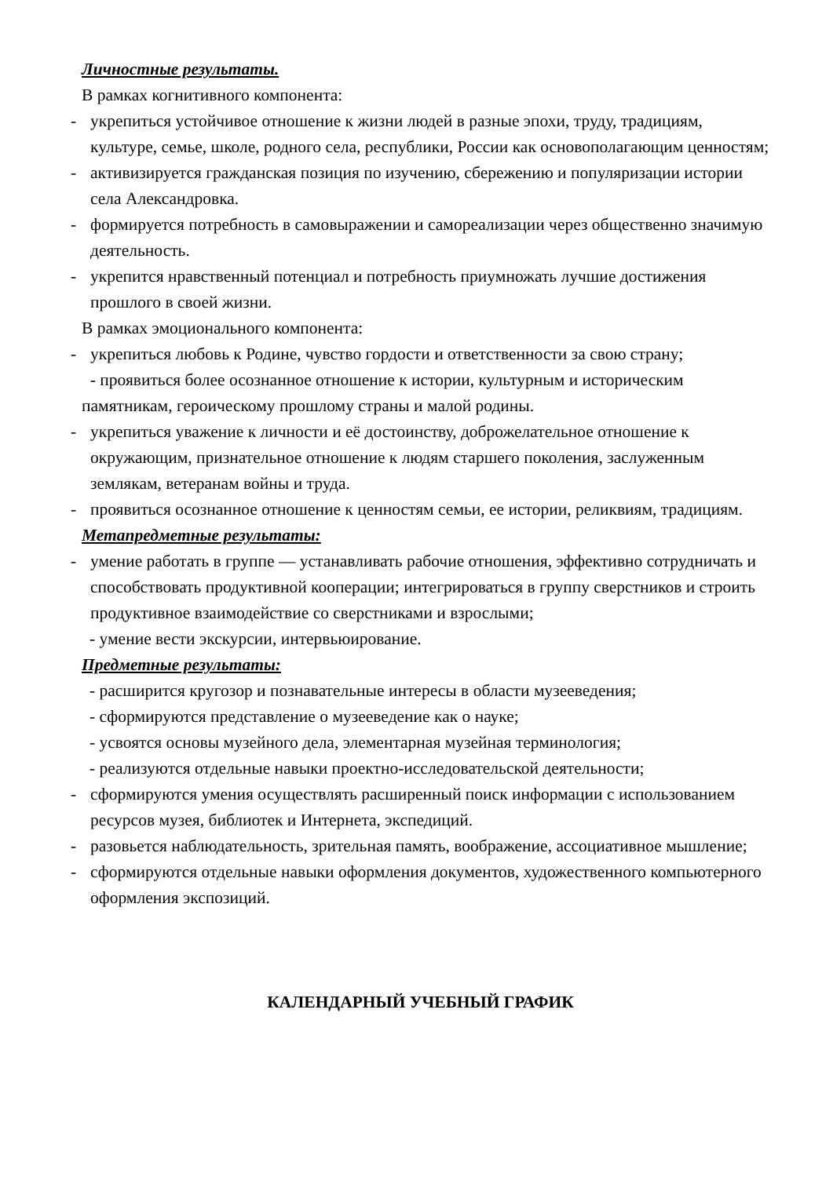Личностные результаты.
В рамках когнитивного компонента:
- укрепиться устойчивое отношение к жизни людей в разные эпохи, труду, традициям, культуре, семье, школе, родного села, республики, России как основополагающим ценностям;
- активизируется гражданская позиция по изучению, сбережению и популяризации истории села Александровка.
- формируется потребность в самовыражении и самореализации через общественно значимую деятельность.
- укрепится нравственный потенциал и потребность приумножать лучшие достижения прошлого в своей жизни.
В рамках эмоционального компонента:
- укрепиться любовь к Родине, чувство гордости и ответственности за свою страну;
- проявиться более осознанное отношение к истории, культурным и историческим памятникам, героическому прошлому страны и малой родины.
- укрепиться уважение к личности и её достоинству, доброжелательное отношение к окружающим, признательное отношение к людям старшего поколения, заслуженным землякам, ветеранам войны и труда.
- проявиться осознанное отношение к ценностям семьи, ее истории, реликвиям, традициям.
Метапредметные результаты:
- умение работать в группе — устанавливать рабочие отношения, эффективно сотрудничать и способствовать продуктивной кооперации; интегрироваться в группу сверстников и строить продуктивное взаимодействие со сверстниками и взрослыми;
- умение вести экскурсии, интервьюирование.
Предметные результаты:
- расширится кругозор и познавательные интересы в области музееведения;
- сформируются представление о музееведение как о науке;
- усвоятся основы музейного дела, элементарная музейная терминология;
- реализуются отдельные навыки проектно-исследовательской деятельности;
- сформируются умения осуществлять расширенный поиск информации с использованием ресурсов музея, библиотек и Интернета, экспедиций.
- разовьется наблюдательность, зрительная память, воображение, ассоциативное мышление;
- сформируются отдельные навыки оформления документов, художественного компьютерного оформления экспозиций.
КАЛЕНДАРНЫЙ УЧЕБНЫЙ ГРАФИК